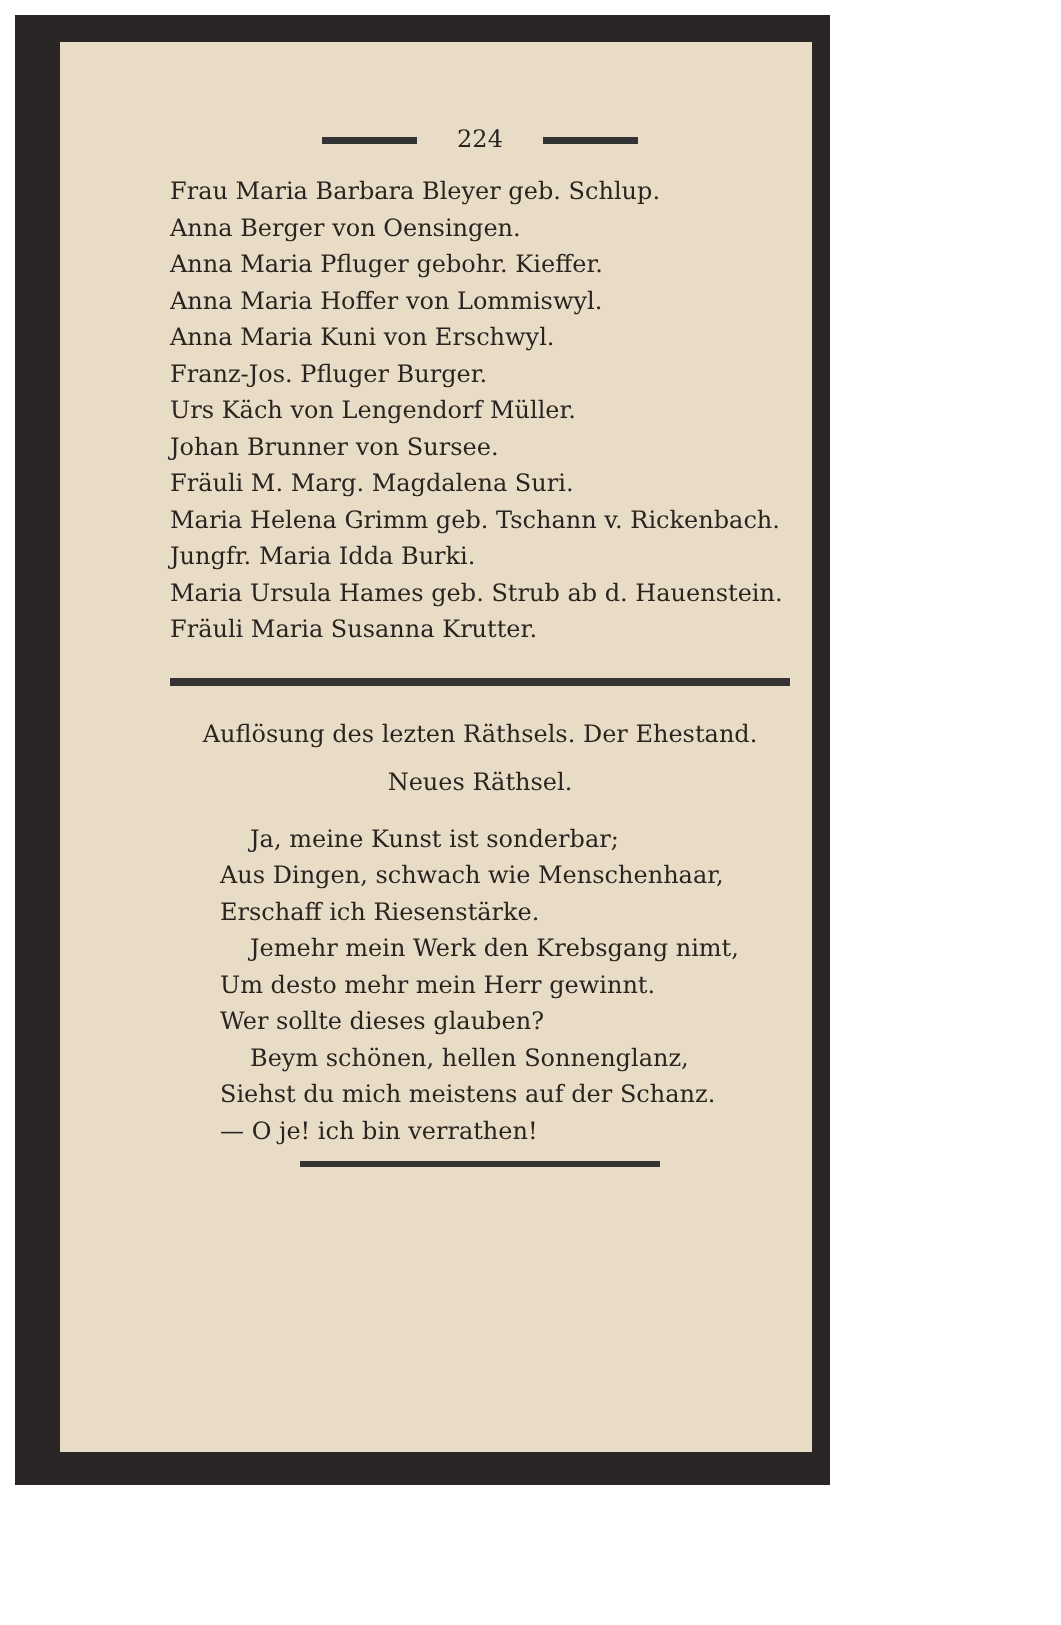224
Frau Maria Barbara Bleyer geb. Schlup.
Anna Berger von Oensingen.
Anna Maria Pfluger gebohr. Kieffer.
Anna Maria Hoffer von Lommiswyl.
Anna Maria Kuni von Erschwyl.
Franz-Jos. Pfluger Burger.
Urs Käch von Lengendorf Müller.
Johan Brunner von Sursee.
Fräuli M. Marg. Magdalena Suri.
Maria Helena Grimm geb. Tschann v. Rickenbach.
Jungfr. Maria Idda Burki.
Maria Ursula Hames geb. Strub ab d. Hauenstein.
Fräuli Maria Susanna Krutter.
Auflösung des lezten Räthsels. Der Ehestand.
Neues Räthsel.
Ja, meine Kunst ist sonderbar;
Aus Dingen, schwach wie Menschenhaar,
Erschaff ich Riesenstärke.
Jemehr mein Werk den Krebsgang nimt,
Um desto mehr mein Herr gewinnt.
Wer sollte dieses glauben?
Beym schönen, hellen Sonnenglanz,
Siehst du mich meistens auf der Schanz.
— O je! ich bin verrathen!